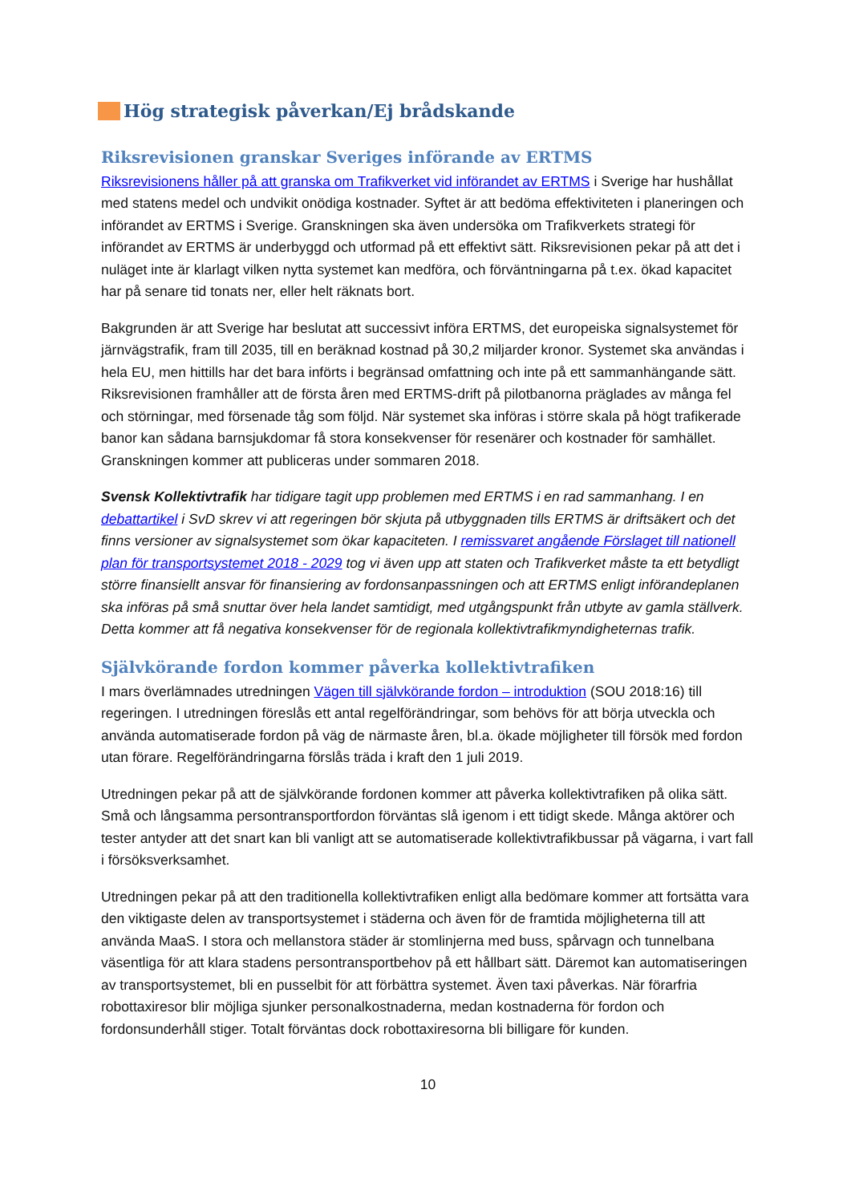Hög strategisk påverkan/Ej brådskande
Riksrevisionen granskar Sveriges införande av ERTMS
Riksrevisionens håller på att granska om Trafikverket vid införandet av ERTMS i Sverige har hushållat med statens medel och undvikit onödiga kostnader. Syftet är att bedöma effektiviteten i planeringen och införandet av ERTMS i Sverige. Granskningen ska även undersöka om Trafikverkets strategi för införandet av ERTMS är underbyggd och utformad på ett effektivt sätt. Riksrevisionen pekar på att det i nuläget inte är klarlagt vilken nytta systemet kan medföra, och förväntningarna på t.ex. ökad kapacitet har på senare tid tonats ner, eller helt räknats bort.
Bakgrunden är att Sverige har beslutat att successivt införa ERTMS, det europeiska signalsystemet för järnvägstrafik, fram till 2035, till en beräknad kostnad på 30,2 miljarder kronor. Systemet ska användas i hela EU, men hittills har det bara införts i begränsad omfattning och inte på ett sammanhängande sätt. Riksrevisionen framhåller att de första åren med ERTMS-drift på pilotbanorna präglades av många fel och störningar, med försenade tåg som följd. När systemet ska införas i större skala på högt trafikerade banor kan sådana barnsjukdomar få stora konsekvenser för resenärer och kostnader för samhället. Granskningen kommer att publiceras under sommaren 2018.
Svensk Kollektivtrafik har tidigare tagit upp problemen med ERTMS i en rad sammanhang. I en debattartikel i SvD skrev vi att regeringen bör skjuta på utbyggnaden tills ERTMS är driftsäkert och det finns versioner av signalsystemet som ökar kapaciteten. I remissvaret angående Förslaget till nationell plan för transportsystemet 2018 - 2029 tog vi även upp att staten och Trafikverket måste ta ett betydligt större finansiellt ansvar för finansiering av fordonsanpassningen och att ERTMS enligt införandeplanen ska införas på små snuttar över hela landet samtidigt, med utgångspunkt från utbyte av gamla ställverk. Detta kommer att få negativa konsekvenser för de regionala kollektivtrafikmyndigheternas trafik.
Självkörande fordon kommer påverka kollektivtrafiken
I mars överlämnades utredningen Vägen till självkörande fordon – introduktion (SOU 2018:16) till regeringen. I utredningen föreslås ett antal regelförändringar, som behövs för att börja utveckla och använda automatiserade fordon på väg de närmaste åren, bl.a. ökade möjligheter till försök med fordon utan förare. Regelförändringarna förslås träda i kraft den 1 juli 2019.
Utredningen pekar på att de självkörande fordonen kommer att påverka kollektivtrafiken på olika sätt. Små och långsamma persontransportfordon förväntas slå igenom i ett tidigt skede. Många aktörer och tester antyder att det snart kan bli vanligt att se automatiserade kollektivtrafikbussar på vägarna, i vart fall i försöksverksamhet.
Utredningen pekar på att den traditionella kollektivtrafiken enligt alla bedömare kommer att fortsätta vara den viktigaste delen av transportsystemet i städerna och även för de framtida möjligheterna till att använda MaaS. I stora och mellanstora städer är stomlinjerna med buss, spårvagn och tunnelbana väsentliga för att klara stadens persontransportbehov på ett hållbart sätt. Däremot kan automatiseringen av transportsystemet, bli en pusselbit för att förbättra systemet. Även taxi påverkas. När förarfria robottaxiresor blir möjliga sjunker personalkostnaderna, medan kostnaderna för fordon och fordonsunderhåll stiger. Totalt förväntas dock robottaxiresorna bli billigare för kunden.
10